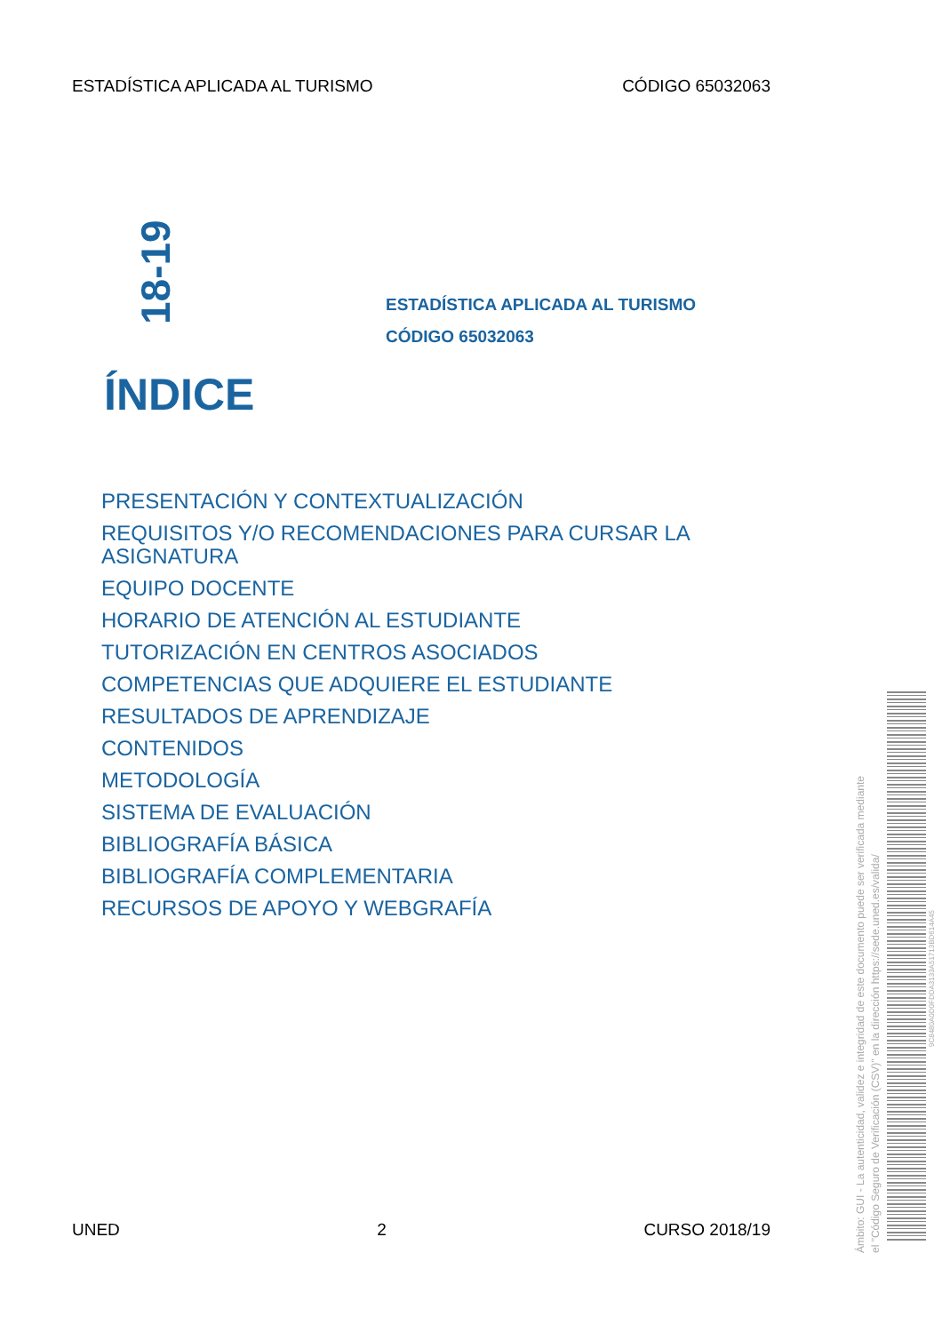ESTADÍSTICA APLICADA AL TURISMO CÓDIGO 65032063
18-19
ESTADÍSTICA APLICADA AL TURISMO
CÓDIGO 65032063
ÍNDICE
PRESENTACIÓN Y CONTEXTUALIZACIÓN
REQUISITOS Y/O RECOMENDACIONES PARA CURSAR LA ASIGNATURA
EQUIPO DOCENTE
HORARIO DE ATENCIÓN AL ESTUDIANTE
TUTORIZACIÓN EN CENTROS ASOCIADOS
COMPETENCIAS QUE ADQUIERE EL ESTUDIANTE
RESULTADOS DE APRENDIZAJE
CONTENIDOS
METODOLOGÍA
SISTEMA DE EVALUACIÓN
BIBLIOGRAFÍA BÁSICA
BIBLIOGRAFÍA COMPLEMENTARIA
RECURSOS DE APOYO Y WEBGRAFÍA
UNED 2 CURSO 2018/19
Ámbito: GUI - La autenticidad, validez e integridad de este documento puede ser verificada mediante
el "Código Seguro de Verificación (CSV)" en la dirección https://sede.uned.es/valida/
9C8480A0D0FDDA3133A51713BD614A45